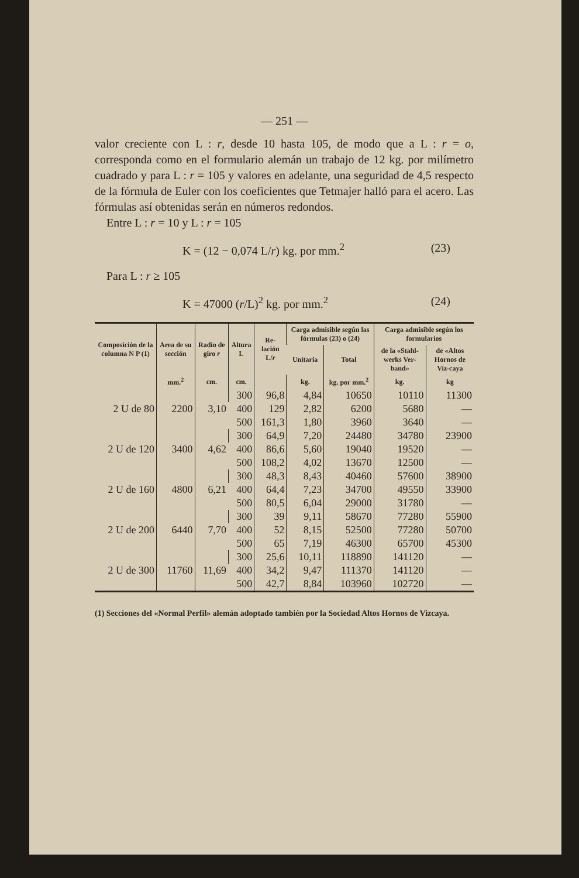— 251 —
valor creciente con L : r, desde 10 hasta 105, de modo que a L : r = o, corresponda como en el formulario alemán un trabajo de 12 kg. por milímetro cuadrado y para L : r = 105 y valores en adelante, una seguridad de 4,5 respecto de la fórmula de Euler con los coeficientes que Tetmajer halló para el acero. Las fórmulas así obtenidas serán en números redondos.
Entre L : r = 10 y L : r = 105
K = (12 − 0,074 L/r) kg. por mm.<sup>2</sup> (23)
Para L : r ≥ 105
K = 47000 (r/L)<sup>2</sup> kg. por mm.<sup>2</sup> (24)
| Composición de la columna N P (1) | Area de su sección | Radio de giro r | Altura L | Re-lación L/ r | Carga admisible según las fórmulas (23) o (24) | | Carga admisible según los formularios | |
| --- | --- | --- | --- | --- | --- | --- | --- | --- |
| | | | | | Unitaria | Total | de la «Stahl-werks Ver-band» | de «Altos Hornos de Viz-caya |
| | mm.<sup>2</sup> | cm. | cm. | | kg. | kg. por mm.<sup>2</sup> | kg. | kg |
| 2 U de 80 | 2200 | 3,10 | 300 | 96,8 | 4,84 | 10650 | 10110 | 11300 |
| | | | 400 | 129 | 2,82 | 6200 | 5680 | — |
| | | | 500 | 161,3 | 1,80 | 3960 | 3640 | — |
| 2 U de 120 | 3400 | 4,62 | 300 | 64,9 | 7,20 | 24480 | 34780 | 23900 |
| | | | 400 | 86,6 | 5,60 | 19040 | 19520 | — |
| | | | 500 | 108,2 | 4,02 | 13670 | 12500 | — |
| 2 U de 160 | 4800 | 6,21 | 300 | 48,3 | 8,43 | 40460 | 57600 | 38900 |
| | | | 400 | 64,4 | 7,23 | 34700 | 49550 | 33900 |
| | | | 500 | 80,5 | 6,04 | 29000 | 31780 | — |
| 2 U de 200 | 6440 | 7,70 | 300 | 39 | 9,11 | 58670 | 77280 | 55900 |
| | | | 400 | 52 | 8,15 | 52500 | 77280 | 50700 |
| | | | 500 | 65 | 7,19 | 46300 | 65700 | 45300 |
| 2 U de 300 | 11760 | 11,69 | 300 | 25,6 | 10,11 | 118890 | 141120 | — |
| | | | 400 | 34,2 | 9,47 | 111370 | 141120 | — |
| | | | 500 | 42,7 | 8,84 | 103960 | 102720 | — |
(1) Secciones del «Normal Perfil» alemán adoptado también por la Sociedad Altos Hornos de Vizcaya.